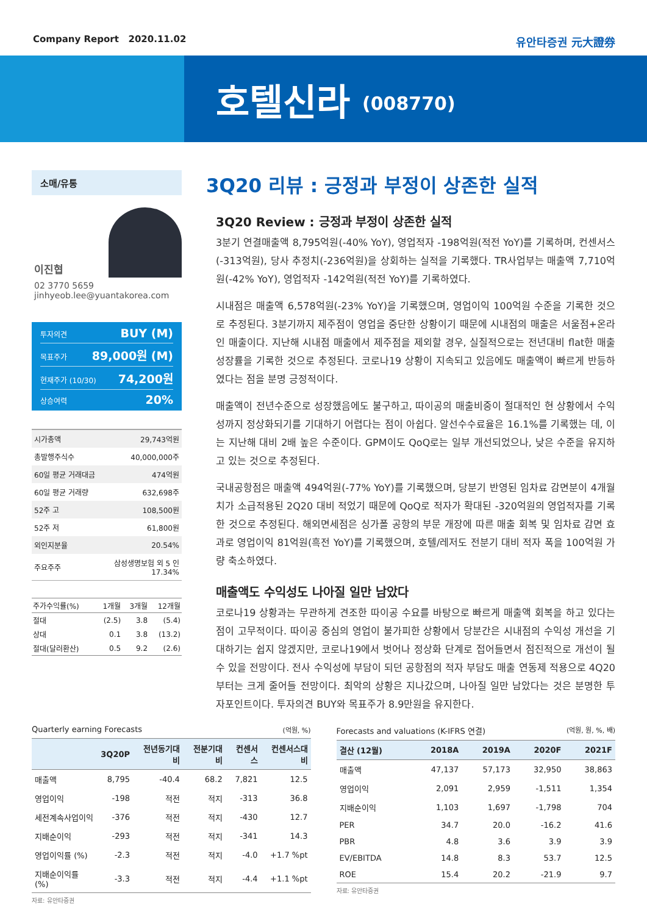Company Report 2020.11.02 유안타증권 元大證券
호텔신라 (008770)
소매/유통
이진협
02 3770 5659
jinhyeob.lee@yuantakorea.com
투자의견 BUY (M)
목표주가 89,000원 (M)
현재주가 (10/30) 74,200원
상승여력 20%
| 시가총액 | 29,743억원 |
| 총발행주식수 | 40,000,000주 |
| 60일 평균 거래대금 | 474억원 |
| 60일 평균 거래량 | 632,698주 |
| 52주 고 | 108,500원 |
| 52주 저 | 61,800원 |
| 외인지분율 | 20.54% |
| 주요주주 | 삼성생명보험 외 5 인 17.34% |
| 주가수익률(%) | 1개월 | 3개월 | 12개월 |
| --- | --- | --- | --- |
| 절대 | (2.5) | 3.8 | (5.4) |
| 상대 | 0.1 | 3.8 | (13.2) |
| 절대(달러환산) | 0.5 | 9.2 | (2.6) |
3Q20 리뷰 : 긍정과 부정이 상존한 실적
3Q20 Review : 긍정과 부정이 상존한 실적
3분기 연결매출액 8,795억원(-40% YoY), 영업적자 -198억원(적전 YoY)를 기록하며, 컨센서스(-313억원), 당사 추정치(-236억원)을 상회하는 실적을 기록했다. TR사업부는 매출액 7,710억원(-42% YoY), 영업적자 -142억원(적전 YoY)를 기록하였다.
시내점은 매출액 6,578억원(-23% YoY)을 기록했으며, 영업이익 100억원 수준을 기록한 것으로 추정된다. 3분기까지 제주점이 영업을 중단한 상황이기 때문에 시내점의 매출은 서울점+온라인 매출이다. 지난해 시내점 매출에서 제주점을 제외할 경우, 실질적으로는 전년대비 flat한 매출 성장률을 기록한 것으로 추정된다. 코로나19 상황이 지속되고 있음에도 매출액이 빠르게 반등하였다는 점을 분명 긍정적이다.
매출액이 전년수준으로 성장했음에도 불구하고, 따이공의 매출비중이 절대적인 현 상황에서 수익성까지 정상화되기를 기대하기 어렵다는 점이 아쉽다. 알선수수료율은 16.1%를 기록했는 데, 이는 지난해 대비 2배 높은 수준이다. GPM이도 QoQ로는 일부 개선되었으나, 낮은 수준을 유지하고 있는 것으로 추정된다.
국내공항점은 매출액 494억원(-77% YoY)를 기록했으며, 당분기 반영된 임차료 감면분이 4개월치가 소급적용된 2Q20 대비 적었기 때문에 QoQ로 적자가 확대된 -320억원의 영업적자를 기록한 것으로 추정된다. 해외면세점은 싱가폴 공항의 부문 개장에 따른 매출 회복 및 임차료 감면 효과로 영업이익 81억원(흑전 YoY)를 기록했으며, 호텔/레저도 전분기 대비 적자 폭을 100억원 가량 축소하였다.
매출액도 수익성도 나아질 일만 남았다
코로나19 상황과는 무관하게 견조한 따이공 수요를 바탕으로 빠르게 매출액 회복을 하고 있다는 점이 고무적이다. 따이공 중심의 영업이 불가피한 상황에서 당분간은 시내점의 수익성 개선을 기대하기는 쉽지 않겠지만, 코로나19에서 벗어나 정상화 단계로 접어들면서 점진적으로 개선이 될 수 있을 전망이다. 전사 수익성에 부담이 되던 공항점의 적자 부담도 매출 연동제 적용으로 4Q20부터는 크게 줄어들 전망이다. 최악의 상황은 지나갔으며, 나아질 일만 남았다는 것은 분명한 투자포인트이다. 투자의견 BUY와 목표주가 8.9만원을 유지한다.
Quarterly earning Forecasts (억원, %)
| | 3Q20P | 전년동기대비 | 전분기대비 | 컨센서스 | 컨센서스대비 |
| --- | --- | --- | --- | --- | --- |
| 매출액 | 8,795 | -40.4 | 68.2 | 7,821 | 12.5 |
| 영업이익 | -198 | 적전 | 적지 | -313 | 36.8 |
| 세전계속사업이익 | -376 | 적전 | 적지 | -430 | 12.7 |
| 지배순이익 | -293 | 적전 | 적지 | -341 | 14.3 |
| 영업이익률 (%) | -2.3 | 적전 | 적지 | -4.0 | +1.7 %pt |
| 지배순이익률 (%) | -3.3 | 적전 | 적지 | -4.4 | +1.1 %pt |
자료: 유안타증권
Forecasts and valuations (K-IFRS 연결) (억원, 원, %, 배)
| 결산 (12월) | 2018A | 2019A | 2020F | 2021F |
| --- | --- | --- | --- | --- |
| 매출액 | 47,137 | 57,173 | 32,950 | 38,863 |
| 영업이익 | 2,091 | 2,959 | -1,511 | 1,354 |
| 지배순이익 | 1,103 | 1,697 | -1,798 | 704 |
| PER | 34.7 | 20.0 | -16.2 | 41.6 |
| PBR | 4.8 | 3.6 | 3.9 | 3.9 |
| EV/EBITDA | 14.8 | 8.3 | 53.7 | 12.5 |
| ROE | 15.4 | 20.2 | -21.9 | 9.7 |
자료: 유안타증권